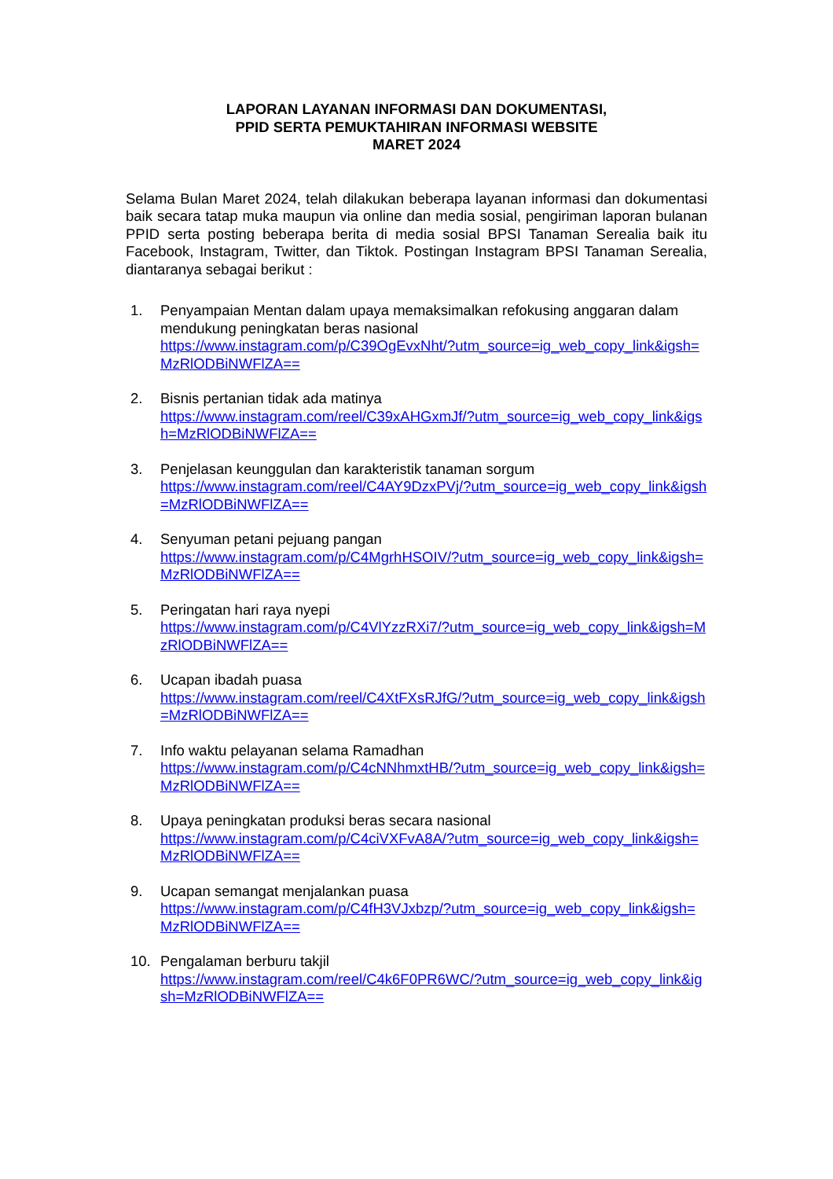LAPORAN LAYANAN INFORMASI DAN DOKUMENTASI,
PPID SERTA PEMUKTAHIRAN INFORMASI WEBSITE
MARET 2024
Selama Bulan Maret 2024, telah dilakukan beberapa layanan informasi dan dokumentasi baik secara tatap muka maupun via online dan media sosial, pengiriman laporan bulanan PPID serta posting beberapa berita di media sosial BPSI Tanaman Serealia baik itu Facebook, Instagram, Twitter, dan Tiktok. Postingan Instagram BPSI Tanaman Serealia, diantaranya sebagai berikut :
1. Penyampaian Mentan dalam upaya memaksimalkan refokusing anggaran dalam mendukung peningkatan beras nasional
https://www.instagram.com/p/C39OgEvxNht/?utm_source=ig_web_copy_link&igsh=MzRlODBiNWFlZA==
2. Bisnis pertanian tidak ada matinya
https://www.instagram.com/reel/C39xAHGxmJf/?utm_source=ig_web_copy_link&igsh=MzRlODBiNWFlZA==
3. Penjelasan keunggulan dan karakteristik tanaman sorgum
https://www.instagram.com/reel/C4AY9DzxPVj/?utm_source=ig_web_copy_link&igsh=MzRlODBiNWFlZA==
4. Senyuman petani pejuang pangan
https://www.instagram.com/p/C4MgrhHSOIV/?utm_source=ig_web_copy_link&igsh=MzRlODBiNWFlZA==
5. Peringatan hari raya nyepi
https://www.instagram.com/p/C4VlYzzRXi7/?utm_source=ig_web_copy_link&igsh=MzRlODBiNWFlZA==
6. Ucapan ibadah puasa
https://www.instagram.com/reel/C4XtFXsRJfG/?utm_source=ig_web_copy_link&igsh=MzRlODBiNWFlZA==
7. Info waktu pelayanan selama Ramadhan
https://www.instagram.com/p/C4cNNhmxtHB/?utm_source=ig_web_copy_link&igsh=MzRlODBiNWFlZA==
8. Upaya peningkatan produksi beras secara nasional
https://www.instagram.com/p/C4ciVXFvA8A/?utm_source=ig_web_copy_link&igsh=MzRlODBiNWFlZA==
9. Ucapan semangat menjalankan puasa
https://www.instagram.com/p/C4fH3VJxbzp/?utm_source=ig_web_copy_link&igsh=MzRlODBiNWFlZA==
10. Pengalaman berburu takjil
https://www.instagram.com/reel/C4k6F0PR6WC/?utm_source=ig_web_copy_link&igsh=MzRlODBiNWFlZA==